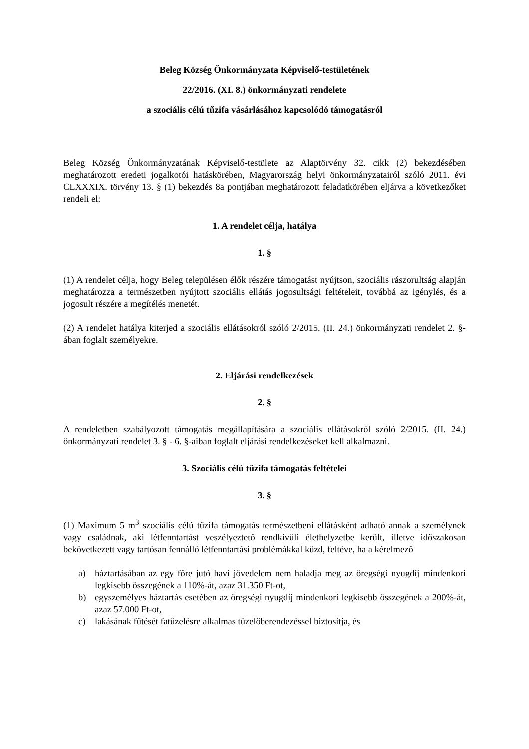Beleg Község Önkormányzata Képviselő-testületének
22/2016. (XI. 8.) önkormányzati rendelete
a szociális célú tűzifa vásárlásához kapcsolódó támogatásról
Beleg Község Önkormányzatának Képviselő-testülete az Alaptörvény 32. cikk (2) bekezdésében meghatározott eredeti jogalkotói hatáskörében, Magyarország helyi önkormányzatairól szóló 2011. évi CLXXXIX. törvény 13. § (1) bekezdés 8a pontjában meghatározott feladatkörében eljárva a következőket rendeli el:
1. A rendelet célja, hatálya
1. §
(1) A rendelet célja, hogy Beleg településen élők részére támogatást nyújtson, szociális rászorultság alapján meghatározza a természetben nyújtott szociális ellátás jogosultsági feltételeit, továbbá az igénylés, és a jogosult részére a megítélés menetét.
(2) A rendelet hatálya kiterjed a szociális ellátásokról szóló 2/2015. (II. 24.) önkormányzati rendelet 2. §-ában foglalt személyekre.
2. Eljárási rendelkezések
2. §
A rendeletben szabályozott támogatás megállapítására a szociális ellátásokról szóló 2/2015. (II. 24.) önkormányzati rendelet 3. § - 6. §-aiban foglalt eljárási rendelkezéseket kell alkalmazni.
3. Szociális célú tűzifa támogatás feltételei
3. §
(1) Maximum 5 m<sup>3</sup> szociális célú tűzifa támogatás természetbeni ellátásként adható annak a személynek vagy családnak, aki létfenntartást veszélyeztető rendkívüli élethelyzetbe került, illetve időszakosan bekövetkezett vagy tartósan fennálló létfenntartási problémákkal küzd, feltéve, ha a kérelmező
a) háztartásában az egy főre jutó havi jövedelem nem haladja meg az öregségi nyugdíj mindenkori legkisebb összegének a 110%-át, azaz 31.350 Ft-ot,
b) egyszemélyes háztartás esetében az öregségi nyugdíj mindenkori legkisebb összegének a 200%-át, azaz 57.000 Ft-ot,
c) lakásának fűtését fatüzelésre alkalmas tüzelőberendezéssel biztosítja, és